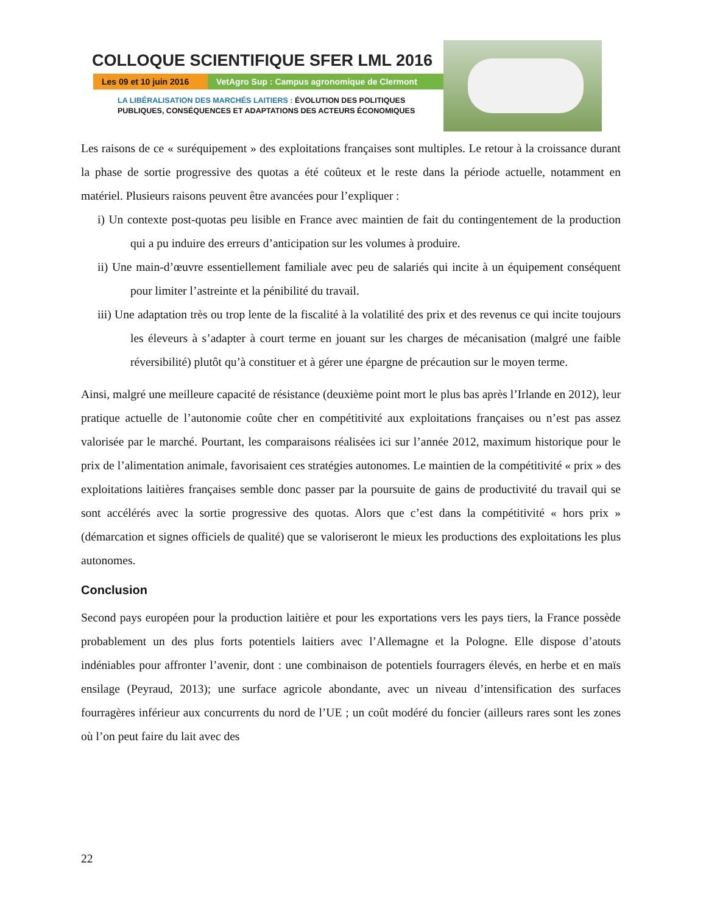COLLOQUE SCIENTIFIQUE SFER LML 2016
Les 09 et 10 juin 2016
VetAgro Sup : Campus agronomique de Clermont
LA LIBÉRALISATION DES MARCHÉS LAITIERS : ÉVOLUTION DES POLITIQUES
PUBLIQUES, CONSÉQUENCES ET ADAPTATIONS DES ACTEURS ÉCONOMIQUES
Les raisons de ce « suréquipement » des exploitations françaises sont multiples. Le retour à la croissance durant la phase de sortie progressive des quotas a été coûteux et le reste dans la période actuelle, notamment en matériel. Plusieurs raisons peuvent être avancées pour l’expliquer :
i) Un contexte post-quotas peu lisible en France avec maintien de fait du contingentement de la production qui a pu induire des erreurs d’anticipation sur les volumes à produire.
ii) Une main-d’œuvre essentiellement familiale avec peu de salariés qui incite à un équipement conséquent pour limiter l’astreinte et la pénibilité du travail.
iii) Une adaptation très ou trop lente de la fiscalité à la volatilité des prix et des revenus ce qui incite toujours les éleveurs à s’adapter à court terme en jouant sur les charges de mécanisation (malgré une faible réversibilité) plutôt qu’à constituer et à gérer une épargne de précaution sur le moyen terme.
Ainsi, malgré une meilleure capacité de résistance (deuxième point mort le plus bas après l’Irlande en 2012), leur pratique actuelle de l’autonomie coûte cher en compétitivité aux exploitations françaises ou n’est pas assez valorisée par le marché. Pourtant, les comparaisons réalisées ici sur l’année 2012, maximum historique pour le prix de l’alimentation animale, favorisaient ces stratégies autonomes. Le maintien de la compétitivité « prix » des exploitations laitières françaises semble donc passer par la poursuite de gains de productivité du travail qui se sont accélérés avec la sortie progressive des quotas. Alors que c’est dans la compétitivité « hors prix » (démarcation et signes officiels de qualité) que se valoriseront le mieux les productions des exploitations les plus autonomes.
Conclusion
Second pays européen pour la production laitière et pour les exportations vers les pays tiers, la France possède probablement un des plus forts potentiels laitiers avec l’Allemagne et la Pologne. Elle dispose d’atouts indéniables pour affronter l’avenir, dont : une combinaison de potentiels fourragers élevés, en herbe et en maïs ensilage (Peyraud, 2013); une surface agricole abondante, avec un niveau d’intensification des surfaces fourragères inférieur aux concurrents du nord de l’UE ; un coût modéré du foncier (ailleurs rares sont les zones où l’on peut faire du lait avec des
22